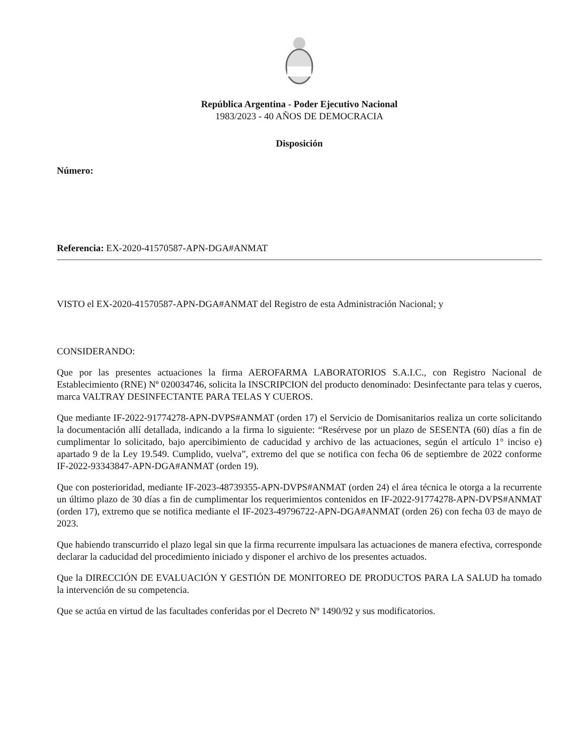República Argentina - Poder Ejecutivo Nacional
1983/2023 - 40 AÑOS DE DEMOCRACIA
Disposición
Número:
Referencia: EX-2020-41570587-APN-DGA#ANMAT
VISTO el EX-2020-41570587-APN-DGA#ANMAT del Registro de esta Administración Nacional; y
CONSIDERANDO:
Que por las presentes actuaciones la firma AEROFARMA LABORATORIOS S.A.I.C., con Registro Nacional de Establecimiento (RNE) Nº 020034746, solicita la INSCRIPCION del producto denominado: Desinfectante para telas y cueros, marca VALTRAY DESINFECTANTE PARA TELAS Y CUEROS.
Que mediante IF-2022-91774278-APN-DVPS#ANMAT (orden 17) el Servicio de Domisanitarios realiza un corte solicitando la documentación allí detallada, indicando a la firma lo siguiente: “Resérvese por un plazo de SESENTA (60) días a fin de cumplimentar lo solicitado, bajo apercibimiento de caducidad y archivo de las actuaciones, según el artículo 1° inciso e) apartado 9 de la Ley 19.549. Cumplido, vuelva”, extremo del que se notifica con fecha 06 de septiembre de 2022 conforme IF-2022-93343847-APN-DGA#ANMAT (orden 19).
Que con posterioridad, mediante IF-2023-48739355-APN-DVPS#ANMAT (orden 24) el área técnica le otorga a la recurrente un último plazo de 30 días a fin de cumplimentar los requerimientos contenidos en IF-2022-91774278-APN-DVPS#ANMAT (orden 17), extremo que se notifica mediante el IF-2023-49796722-APN-DGA#ANMAT (orden 26) con fecha 03 de mayo de 2023.
Que habiendo transcurrido el plazo legal sin que la firma recurrente impulsara las actuaciones de manera efectiva, corresponde declarar la caducidad del procedimiento iniciado y disponer el archivo de los presentes actuados.
Que la DIRECCIÓN DE EVALUACIÓN Y GESTIÓN DE MONITOREO DE PRODUCTOS PARA LA SALUD ha tomado la intervención de su competencia.
Que se actúa en virtud de las facultades conferidas por el Decreto Nº 1490/92 y sus modificatorios.